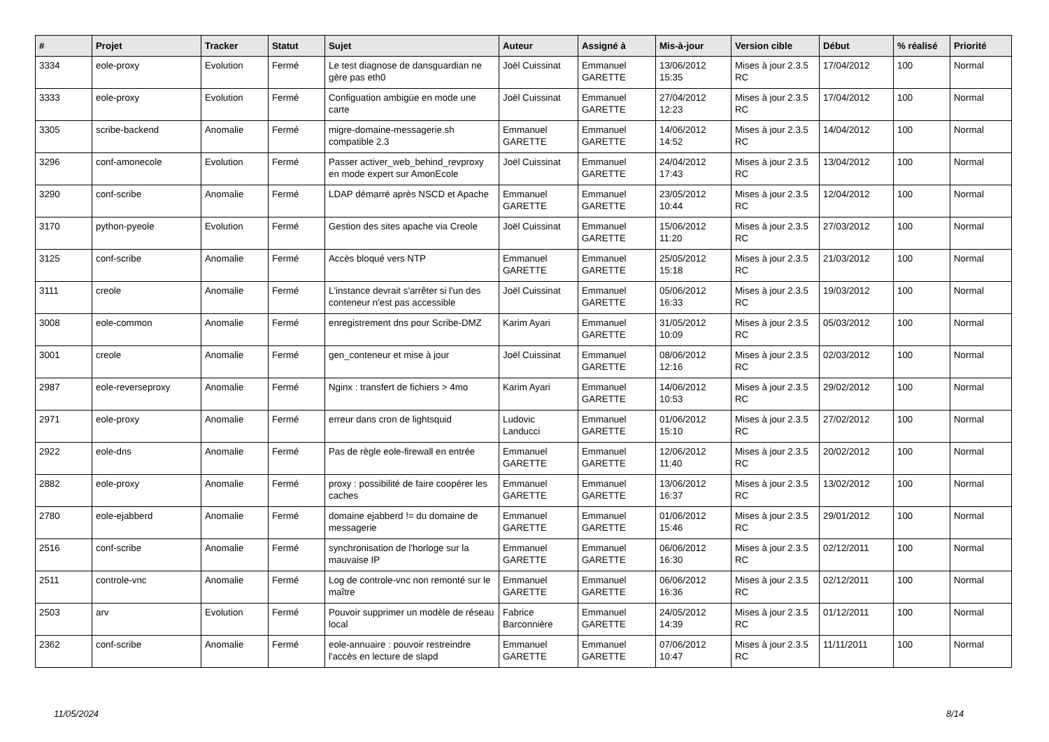| # | Projet | Tracker | Statut | Sujet | Auteur | Assigné à | Mis-à-jour | Version cible | Début | % réalisé | Priorité |
| --- | --- | --- | --- | --- | --- | --- | --- | --- | --- | --- | --- |
| 3334 | eole-proxy | Evolution | Fermé | Le test diagnose de dansguardian ne gère pas eth0 | Joël Cuissinat | Emmanuel GARETTE | 13/06/2012 15:35 | Mises à jour 2.3.5 RC | 17/04/2012 | 100 | Normal |
| 3333 | eole-proxy | Evolution | Fermé | Configuation ambigüe en mode une carte | Joël Cuissinat | Emmanuel GARETTE | 27/04/2012 12:23 | Mises à jour 2.3.5 RC | 17/04/2012 | 100 | Normal |
| 3305 | scribe-backend | Anomalie | Fermé | migre-domaine-messagerie.sh compatible 2.3 | Emmanuel GARETTE | Emmanuel GARETTE | 14/06/2012 14:52 | Mises à jour 2.3.5 RC | 14/04/2012 | 100 | Normal |
| 3296 | conf-amonecole | Evolution | Fermé | Passer activer_web_behind_revproxy en mode expert sur AmonEcole | Joël Cuissinat | Emmanuel GARETTE | 24/04/2012 17:43 | Mises à jour 2.3.5 RC | 13/04/2012 | 100 | Normal |
| 3290 | conf-scribe | Anomalie | Fermé | LDAP démarré après NSCD et Apache | Emmanuel GARETTE | Emmanuel GARETTE | 23/05/2012 10:44 | Mises à jour 2.3.5 RC | 12/04/2012 | 100 | Normal |
| 3170 | python-pyeole | Evolution | Fermé | Gestion des sites apache via Creole | Joël Cuissinat | Emmanuel GARETTE | 15/06/2012 11:20 | Mises à jour 2.3.5 RC | 27/03/2012 | 100 | Normal |
| 3125 | conf-scribe | Anomalie | Fermé | Accès bloqué vers NTP | Emmanuel GARETTE | Emmanuel GARETTE | 25/05/2012 15:18 | Mises à jour 2.3.5 RC | 21/03/2012 | 100 | Normal |
| 3111 | creole | Anomalie | Fermé | L'instance devrait s'arrêter si l'un des conteneur n'est pas accessible | Joël Cuissinat | Emmanuel GARETTE | 05/06/2012 16:33 | Mises à jour 2.3.5 RC | 19/03/2012 | 100 | Normal |
| 3008 | eole-common | Anomalie | Fermé | enregistrement dns pour Scribe-DMZ | Karim Ayari | Emmanuel GARETTE | 31/05/2012 10:09 | Mises à jour 2.3.5 RC | 05/03/2012 | 100 | Normal |
| 3001 | creole | Anomalie | Fermé | gen_conteneur et mise à jour | Joël Cuissinat | Emmanuel GARETTE | 08/06/2012 12:16 | Mises à jour 2.3.5 RC | 02/03/2012 | 100 | Normal |
| 2987 | eole-reverseproxy | Anomalie | Fermé | Nginx : transfert de fichiers > 4mo | Karim Ayari | Emmanuel GARETTE | 14/06/2012 10:53 | Mises à jour 2.3.5 RC | 29/02/2012 | 100 | Normal |
| 2971 | eole-proxy | Anomalie | Fermé | erreur dans cron de lightsquid | Ludovic Landucci | Emmanuel GARETTE | 01/06/2012 15:10 | Mises à jour 2.3.5 RC | 27/02/2012 | 100 | Normal |
| 2922 | eole-dns | Anomalie | Fermé | Pas de règle eole-firewall en entrée | Emmanuel GARETTE | Emmanuel GARETTE | 12/06/2012 11:40 | Mises à jour 2.3.5 RC | 20/02/2012 | 100 | Normal |
| 2882 | eole-proxy | Anomalie | Fermé | proxy : possibilité de faire coopérer les caches | Emmanuel GARETTE | Emmanuel GARETTE | 13/06/2012 16:37 | Mises à jour 2.3.5 RC | 13/02/2012 | 100 | Normal |
| 2780 | eole-ejabberd | Anomalie | Fermé | domaine ejabberd != du domaine de messagerie | Emmanuel GARETTE | Emmanuel GARETTE | 01/06/2012 15:46 | Mises à jour 2.3.5 RC | 29/01/2012 | 100 | Normal |
| 2516 | conf-scribe | Anomalie | Fermé | synchronisation de l'horloge sur la mauvaise IP | Emmanuel GARETTE | Emmanuel GARETTE | 06/06/2012 16:30 | Mises à jour 2.3.5 RC | 02/12/2011 | 100 | Normal |
| 2511 | controle-vnc | Anomalie | Fermé | Log de controle-vnc non remonté sur le maître | Emmanuel GARETTE | Emmanuel GARETTE | 06/06/2012 16:36 | Mises à jour 2.3.5 RC | 02/12/2011 | 100 | Normal |
| 2503 | arv | Evolution | Fermé | Pouvoir supprimer un modèle de réseau local | Fabrice Barconnière | Emmanuel GARETTE | 24/05/2012 14:39 | Mises à jour 2.3.5 RC | 01/12/2011 | 100 | Normal |
| 2362 | conf-scribe | Anomalie | Fermé | eole-annuaire : pouvoir restreindre l'accès en lecture de slapd | Emmanuel GARETTE | Emmanuel GARETTE | 07/06/2012 10:47 | Mises à jour 2.3.5 RC | 11/11/2011 | 100 | Normal |
11/05/2024 8/14